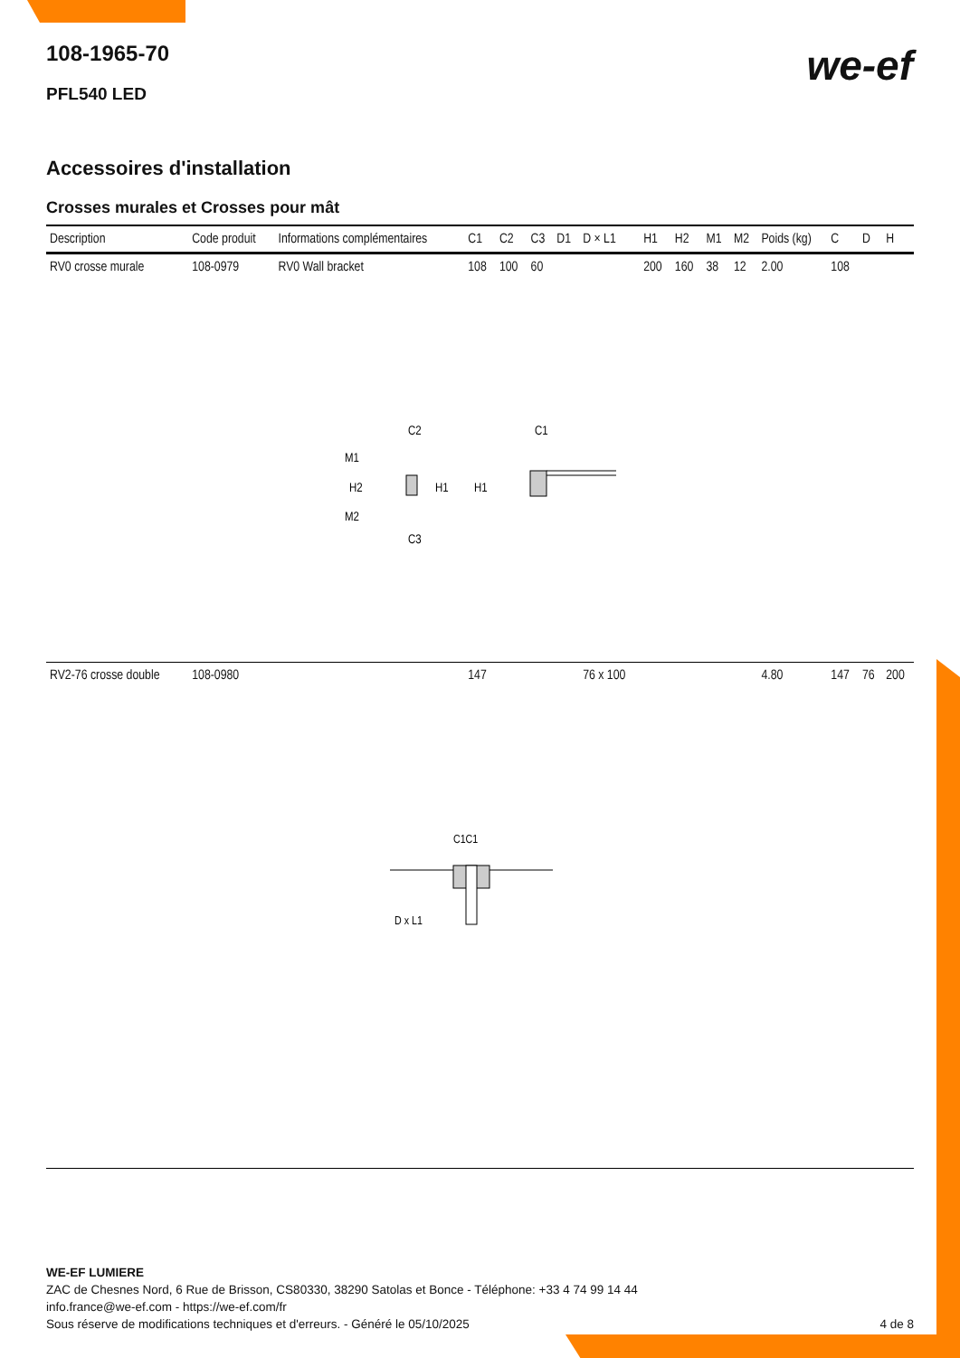108-1965-70
PFL540 LED
we-ef
Accessoires d'installation
Crosses murales et Crosses pour mât
| Description | Code produit | Informations complémentaires | C1 | C2 | C3 | D1 | D × L1 | H1 | H2 | M1 | M2 | Poids (kg) | C | D | H |
| --- | --- | --- | --- | --- | --- | --- | --- | --- | --- | --- | --- | --- | --- | --- | --- |
| RV0 crosse murale | 108-0979 | RV0 Wall bracket | 108 | 100 | 60 | | | 200 | 160 | 38 | 12 | 2.00 | 108 | | |
| C2 C1 M1 H2 H1 H1 M2 C3 | | | | | | | | | | | | | | | |
| RV2-76 crosse double | 108-0980 | | 147 | | | | 76 x 100 | | | | | 4.80 | 147 | 76 | 200 |
| C1C1 D x L1 | | | | | | | | | | | | | | | |
WE-EF LUMIERE
ZAC de Chesnes Nord, 6 Rue de Brisson, CS80330, 38290 Satolas et Bonce - Téléphone: +33 4 74 99 14 44
info.france@we-ef.com - https://we-ef.com/fr
Sous réserve de modifications techniques et d'erreurs. - Généré le 05/10/2025 4 de 8